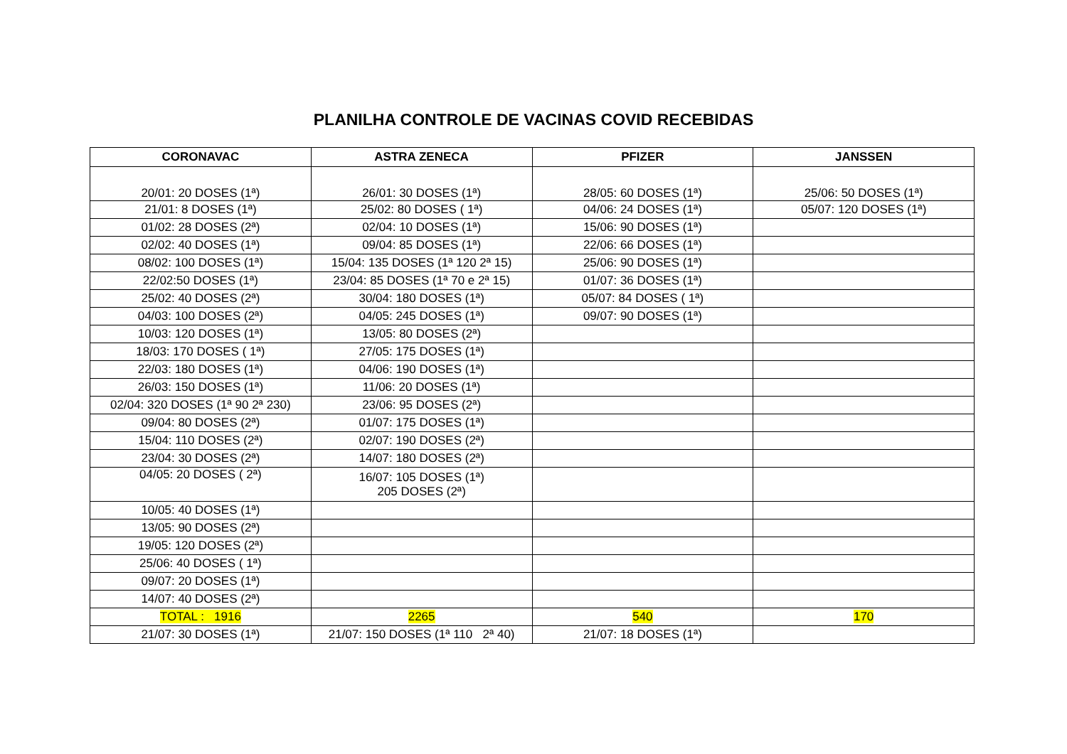PLANILHA CONTROLE DE VACINAS COVID RECEBIDAS
| CORONAVAC | ASTRA ZENECA | PFIZER | JANSSEN |
| --- | --- | --- | --- |
| 20/01: 20 DOSES (1ª) | 26/01: 30 DOSES (1ª) | 28/05: 60 DOSES (1ª) | 25/06: 50 DOSES (1ª) |
| 21/01: 8 DOSES (1ª) | 25/02: 80 DOSES ( 1ª) | 04/06: 24 DOSES (1ª) | 05/07: 120 DOSES (1ª) |
| 01/02: 28 DOSES (2ª) | 02/04: 10 DOSES (1ª) | 15/06: 90 DOSES (1ª) | |
| 02/02: 40 DOSES (1ª) | 09/04: 85 DOSES (1ª) | 22/06: 66 DOSES (1ª) | |
| 08/02: 100 DOSES (1ª) | 15/04: 135 DOSES (1ª 120 2ª 15) | 25/06: 90 DOSES (1ª) | |
| 22/02:50 DOSES (1ª) | 23/04: 85 DOSES (1ª 70 e 2ª 15) | 01/07: 36 DOSES (1ª) | |
| 25/02: 40 DOSES (2ª) | 30/04: 180 DOSES (1ª) | 05/07: 84 DOSES ( 1ª) | |
| 04/03: 100 DOSES (2ª) | 04/05: 245 DOSES (1ª) | 09/07: 90 DOSES (1ª) | |
| 10/03: 120 DOSES (1ª) | 13/05: 80 DOSES (2ª) | | |
| 18/03: 170 DOSES ( 1ª) | 27/05: 175 DOSES (1ª) | | |
| 22/03: 180 DOSES (1ª) | 04/06: 190 DOSES (1ª) | | |
| 26/03: 150 DOSES (1ª) | 11/06: 20 DOSES (1ª) | | |
| 02/04: 320 DOSES (1ª 90 2ª 230) | 23/06: 95 DOSES (2ª) | | |
| 09/04: 80 DOSES (2ª) | 01/07: 175 DOSES (1ª) | | |
| 15/04: 110 DOSES (2ª) | 02/07: 190 DOSES (2ª) | | |
| 23/04: 30 DOSES (2ª) | 14/07: 180 DOSES (2ª) | | |
| 04/05: 20 DOSES ( 2ª) | 16/07: 105 DOSES (1ª) 205 DOSES (2ª) | | |
| 10/05: 40 DOSES (1ª) | | | |
| 13/05: 90 DOSES (2ª) | | | |
| 19/05: 120 DOSES (2ª) | | | |
| 25/06: 40 DOSES ( 1ª) | | | |
| 09/07: 20 DOSES (1ª) | | | |
| 14/07: 40 DOSES (2ª) | | | |
| TOTAL : 1916 | 2265 | 540 | 170 |
| 21/07: 30 DOSES (1ª) | 21/07: 150 DOSES (1ª 110 2ª 40) | 21/07: 18 DOSES (1ª) | |